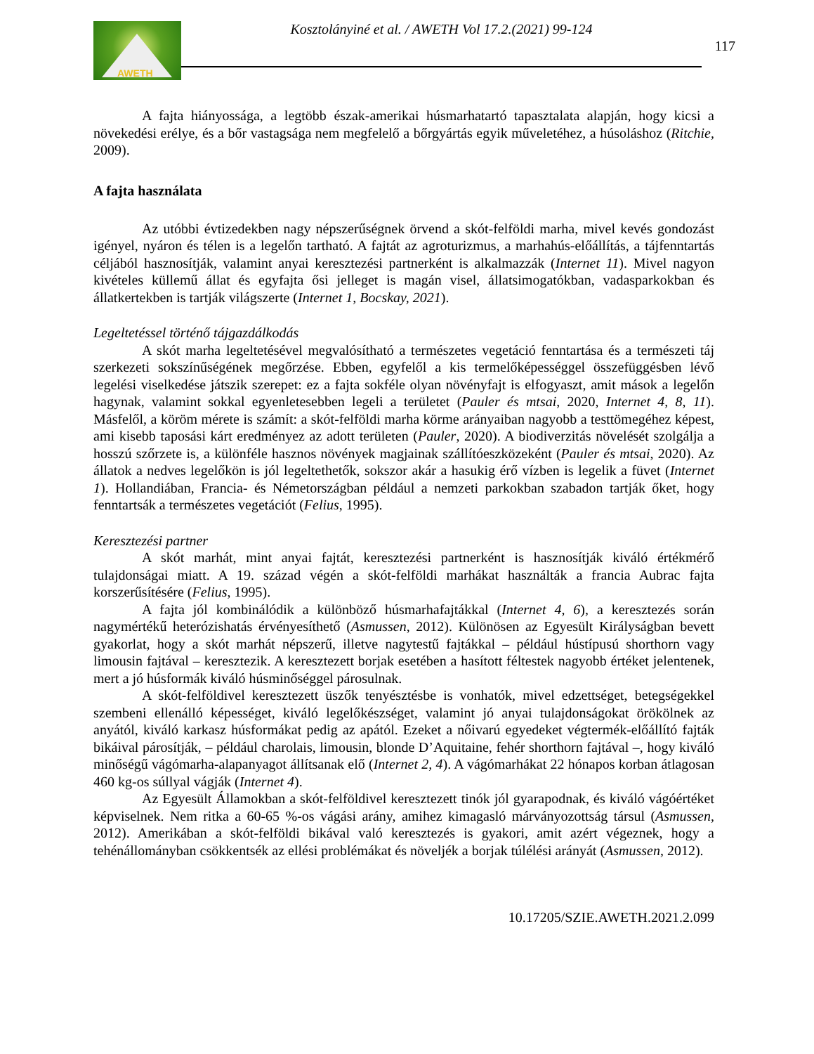AWETH
Kosztolányiné et al. / AWETH Vol 17.2.(2021) 99-124
117
A fajta hiányossága, a legtöbb észak-amerikai húsmarhatartó tapasztalata alapján, hogy kicsi a növekedési erélye, és a bőr vastagsága nem megfelelő a bőrgyártás egyik műveletéhez, a húsoláshoz (Ritchie, 2009).
A fajta használata
Az utóbbi évtizedekben nagy népszerűségnek örvend a skót-felföldi marha, mivel kevés gondozást igényel, nyáron és télen is a legelőn tartható. A fajtát az agroturizmus, a marhahús-előállítás, a tájfenntartás céljából hasznosítják, valamint anyai keresztezési partnerként is alkalmazzák (Internet 11). Mivel nagyon kivételes küllemű állat és egyfajta ősi jelleget is magán visel, állatsimogatókban, vadasparkokban és állatkertekben is tartják világszerte (Internet 1, Bocskay, 2021).
Legeltetéssel történő tájgazdálkodás
A skót marha legeltetésével megvalósítható a természetes vegetáció fenntartása és a természeti táj szerkezeti sokszínűségének megőrzése. Ebben, egyfelől a kis termelőképességgel összefüggésben lévő legelési viselkedése játszik szerepet: ez a fajta sokféle olyan növényfajt is elfogyaszt, amit mások a legelőn hagynak, valamint sokkal egyenletesebben legeli a területet (Pauler és mtsai, 2020, Internet 4, 8, 11). Másfelől, a köröm mérete is számít: a skót-felföldi marha körme arányaiban nagyobb a testtömegéhez képest, ami kisebb taposási kárt eredményez az adott területen (Pauler, 2020). A biodiverzitás növelését szolgálja a hosszú szőrzete is, a különféle hasznos növények magjainak szállítóeszközeként (Pauler és mtsai, 2020). Az állatok a nedves legelőkön is jól legeltethetők, sokszor akár a hasukig érő vízben is legelik a füvet (Internet 1). Hollandiában, Francia- és Németországban például a nemzeti parkokban szabadon tartják őket, hogy fenntartsák a természetes vegetációt (Felius, 1995).
Keresztezési partner
A skót marhát, mint anyai fajtát, keresztezési partnerként is hasznosítják kiváló értékmérő tulajdonságai miatt. A 19. század végén a skót-felföldi marhákat használták a francia Aubrac fajta korszerűsítésére (Felius, 1995).
A fajta jól kombinálódik a különböző húsmarhafajtákkal (Internet 4, 6), a keresztezés során nagymértékű heterózishatás érvényesíthető (Asmussen, 2012). Különösen az Egyesült Királyságban bevett gyakorlat, hogy a skót marhát népszerű, illetve nagytestű fajtákkal – például hústípusú shorthorn vagy limousin fajtával – keresztezik. A keresztezett borjak esetében a hasított féltestek nagyobb értéket jelentenek, mert a jó húsformák kiváló húsminőséggel párosulnak.
A skót-felföldivel keresztezett üszők tenyésztésbe is vonhatók, mivel edzettséget, betegségekkel szembeni ellenálló képességet, kiváló legelőkészséget, valamint jó anyai tulajdonságokat örökölnek az anyától, kiváló karkasz húsformákat pedig az apától. Ezeket a nőivarú egyedeket végtermék-előállító fajták bikáival párosítják, – például charolais, limousin, blonde D’Aquitaine, fehér shorthorn fajtával –, hogy kiváló minőségű vágómarha-alapanyagot állítsanak elő (Internet 2, 4). A vágómarhákat 22 hónapos korban átlagosan 460 kg-os súllyal vágják (Internet 4).
Az Egyesült Államokban a skót-felföldivel keresztezett tinók jól gyarapodnak, és kiváló vágóértéket képviselnek. Nem ritka a 60-65 %-os vágási arány, amihez kimagasló márványozottság társul (Asmussen, 2012). Amerikában a skót-felföldi bikával való keresztezés is gyakori, amit azért végeznek, hogy a tehénállományban csökkentsék az ellési problémákat és növeljék a borjak túlélési arányát (Asmussen, 2012).
10.17205/SZIE.AWETH.2021.2.099